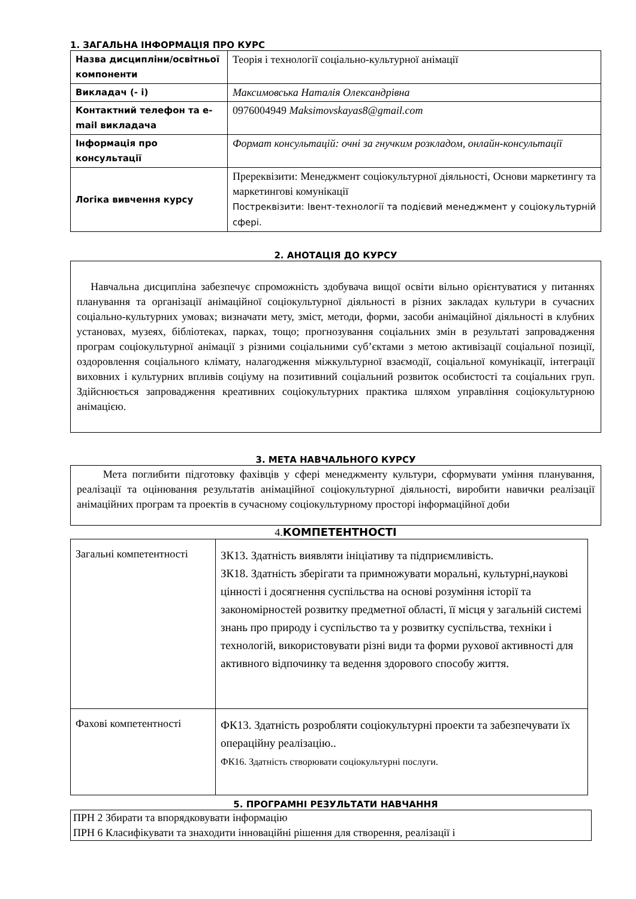1. ЗАГАЛЬНА ІНФОРМАЦІЯ ПРО КУРС
| Назва дисципліни/освітньої компоненти | Теорія і технології соціально-культурної анімації |
| Викладач (- і) | Максимовська Наталія Олександрівна |
| Контактний телефон та e-mail викладача | 0976004949 Maksimovskayas8@gmail.com |
| Інформація про консультації | Формат консультацій: очні за гнучким розкладом, онлайн-консультації |
| Логіка вивчення курсу | Пререквізити: Менеджмент соціокультурної діяльності, Основи маркетингу та маркетингові комунікації Постреквізити: Івент-технології та подієвий менеджмент у соціокультурній сфері. |
2. АНОТАЦІЯ ДО КУРСУ
Навчальна дисципліна забезпечує спроможність здобувача вищої освіти вільно орієнтуватися у питаннях планування та організації анімаційної соціокультурної діяльності в різних закладах культури в сучасних соціально-культурних умовах; визначати мету, зміст, методи, форми, засоби анімаційної діяльності в клубних установах, музеях, бібліотеках, парках, тощо; прогнозування соціальних змін в результаті запровадження програм соціокультурної анімації з різними соціальними суб’єктами з метою активізації соціальної позиції, оздоровлення соціального клімату, налагодження міжкультурної взаємодії, соціальної комунікації, інтеграції виховних і культурних впливів соціуму на позитивний соціальний розвиток особистості та соціальних груп. Здійснюється запровадження креативних соціокультурних практика шляхом управління соціокультурною анімацією.
3. МЕТА НАВЧАЛЬНОГО КУРСУ
Мета поглибити підготовку фахівців у сфері менеджменту культури, сформувати уміння планування, реалізації та оцінювання результатів анімаційної соціокультурної діяльності, виробити навички реалізації анімаційних програм та проектів в сучасному соціокультурному просторі інформаційної доби
4.КОМПЕТЕНТНОСТІ
| Загальні компетентності | ЗК13. Здатність виявляти ініціативу та підприємливість. ЗК18. Здатність зберігати та примножувати моральні, культурні,наукові цінності і досягнення суспільства на основі розуміння історії та закономірностей розвитку предметної області, її місця у загальній системі знань про природу і суспільство та у розвитку суспільства, техніки і технологій, використовувати різні види та форми рухової активності для активного відпочинку та ведення здорового способу життя. |
| Фахові компетентності | ФК13. Здатність розробляти соціокультурні проекти та забезпечувати їх операційну реалізацію.. ФК16. Здатність створювати соціокультурні послуги. |
5. ПРОГРАМНІ РЕЗУЛЬТАТИ НАВЧАННЯ
ПРН 2 Збирати та впорядковувати інформацію
ПРН 6 Класифікувати та знаходити інноваційні рішення для створення, реалізації і